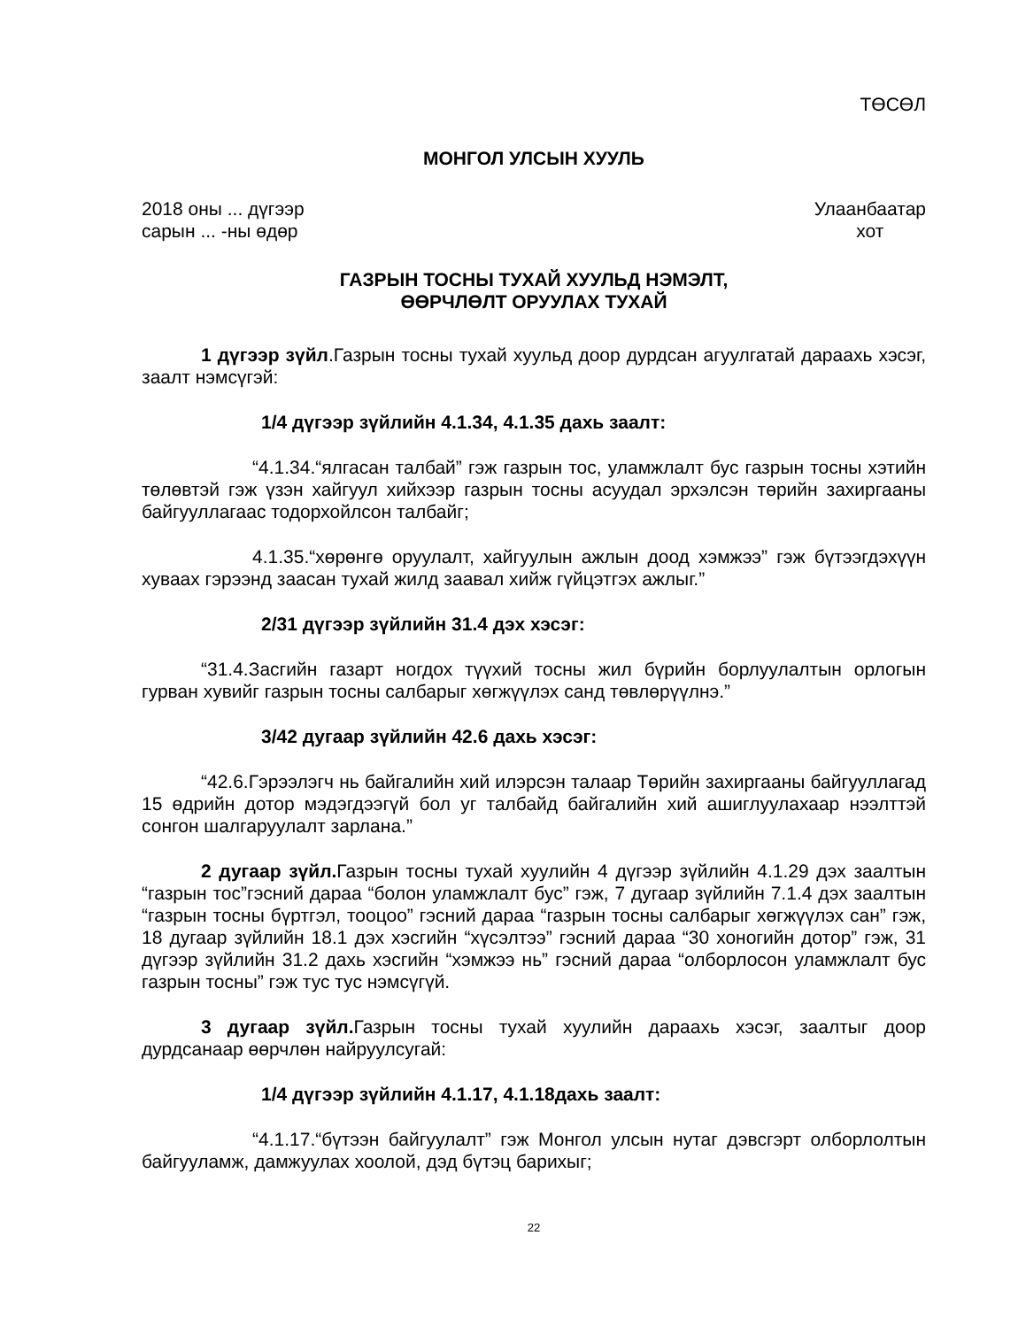ТӨСӨЛ
МОНГОЛ УЛСЫН ХУУЛЬ
2018 оны ... дүгээр
сарын ... -ны өдөр
Улаанбаатар
хот
ГАЗРЫН ТОСНЫ ТУХАЙ ХУУЛЬД НЭМЭЛТ,
ӨӨРЧЛӨЛТ ОРУУЛАХ ТУХАЙ
1 дүгээр зүйл.Газрын тосны тухай хуульд доор дурдсан агуулгатай дараахь хэсэг, заалт нэмсүгэй:
1/4 дүгээр зүйлийн 4.1.34, 4.1.35 дахь заалт:
“4.1.34.“ялгасан талбай” гэж газрын тос, уламжлалт бус газрын тосны хэтийн төлөвтэй гэж үзэн хайгуул хийхээр газрын тосны асуудал эрхэлсэн төрийн захиргааны байгууллагаас тодорхойлсон талбайг;
4.1.35.“хөрөнгө оруулалт, хайгуулын ажлын доод хэмжээ” гэж бүтээгдэхүүн хуваах гэрээнд заасан тухай жилд заавал хийж гүйцэтгэх ажлыг.”
2/31 дүгээр зүйлийн 31.4 дэх хэсэг:
“31.4.Засгийн газарт ногдох түүхий тосны жил бүрийн борлуулалтын орлогын гурван хувийг газрын тосны салбарыг хөгжүүлэх санд төвлөрүүлнэ.”
3/42 дугаар зүйлийн 42.6 дахь хэсэг:
“42.6.Гэрээлэгч нь байгалийн хий илэрсэн талаар Төрийн захиргааны байгууллагад 15 өдрийн дотор мэдэгдээгүй бол уг талбайд байгалийн хий ашиглуулахаар нээлттэй сонгон шалгаруулалт зарлана.”
2 дугаар зүйл. Газрын тосны тухай хуулийн 4 дүгээр зүйлийн 4.1.29 дэх заалтын “газрын тос”гэсний дараа “болон уламжлалт бус” гэж, 7 дугаар зүйлийн 7.1.4 дэх заалтын “газрын тосны бүртгэл, тооцоо” гэсний дараа “газрын тосны салбарыг хөгжүүлэх сан” гэж, 18 дугаар зүйлийн 18.1 дэх хэсгийн “хүсэлтээ” гэсний дараа “30 хоногийн дотор” гэж, 31 дүгээр зүйлийн 31.2 дахь хэсгийн “хэмжээ нь” гэсний дараа “олборлосон уламжлалт бус газрын тосны” гэж тус тус нэмсүгүй.
3 дугаар зүйл. Газрын тосны тухай хуулийн дараахь хэсэг, заалтыг доор дурдсанаар өөрчлөн найруулсугай:
1/4 дүгээр зүйлийн 4.1.17, 4.1.18дахь заалт:
“4.1.17.“бүтээн байгуулалт” гэж Монгол улсын нутаг дэвсгэрт олборлолтын байгууламж, дамжуулах хоолой, дэд бүтэц барихыг;
22